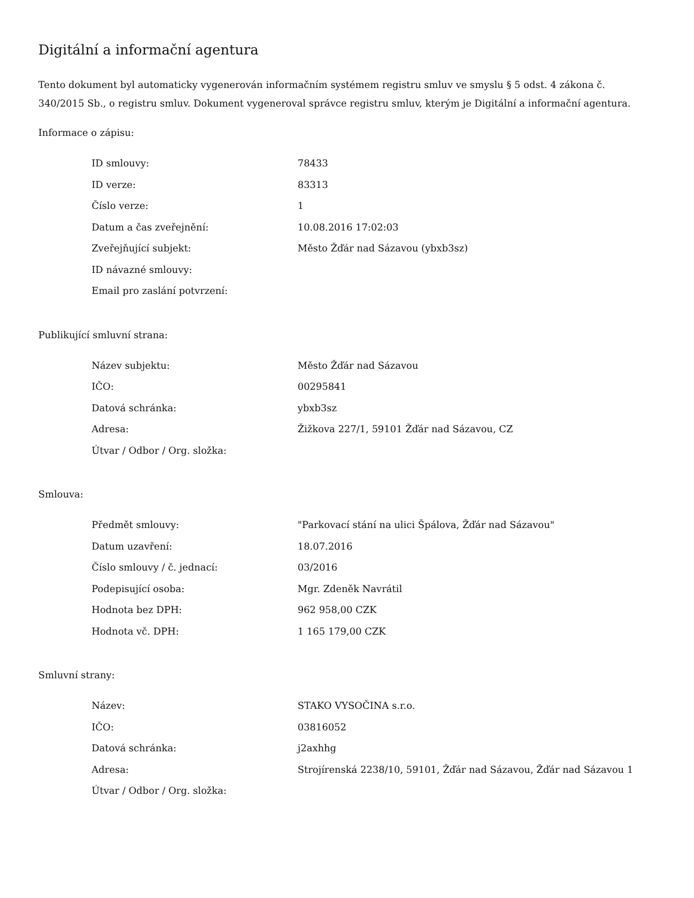Digitální a informační agentura
Tento dokument byl automaticky vygenerován informačním systémem registru smluv ve smyslu § 5 odst. 4 zákona č. 340/2015 Sb., o registru smluv. Dokument vygeneroval správce registru smluv, kterým je Digitální a informační agentura.
Informace o zápisu:
| ID smlouvy: | 78433 |
| ID verze: | 83313 |
| Číslo verze: | 1 |
| Datum a čas zveřejnění: | 10.08.2016 17:02:03 |
| Zveřejňující subjekt: | Město Žďár nad Sázavou (ybxb3sz) |
| ID návazné smlouvy: | |
| Email pro zaslání potvrzení: | |
Publikující smluvní strana:
| Název subjektu: | Město Žďár nad Sázavou |
| IČO: | 00295841 |
| Datová schránka: | ybxb3sz |
| Adresa: | Žižkova 227/1, 59101 Žďár nad Sázavou, CZ |
| Útvar / Odbor / Org. složka: | |
Smlouva:
| Předmět smlouvy: | "Parkovací stání na ulici Špálova, Žďár nad Sázavou" |
| Datum uzavření: | 18.07.2016 |
| Číslo smlouvy / č. jednací: | 03/2016 |
| Podepisující osoba: | Mgr. Zdeněk Navrátil |
| Hodnota bez DPH: | 962 958,00 CZK |
| Hodnota vč. DPH: | 1 165 179,00 CZK |
Smluvní strany:
| Název: | STAKO VYSOČINA s.r.o. |
| IČO: | 03816052 |
| Datová schránka: | j2axhhg |
| Adresa: | Strojírenská 2238/10, 59101, Žďár nad Sázavou, Žďár nad Sázavou 1 |
| Útvar / Odbor / Org. složka: | |